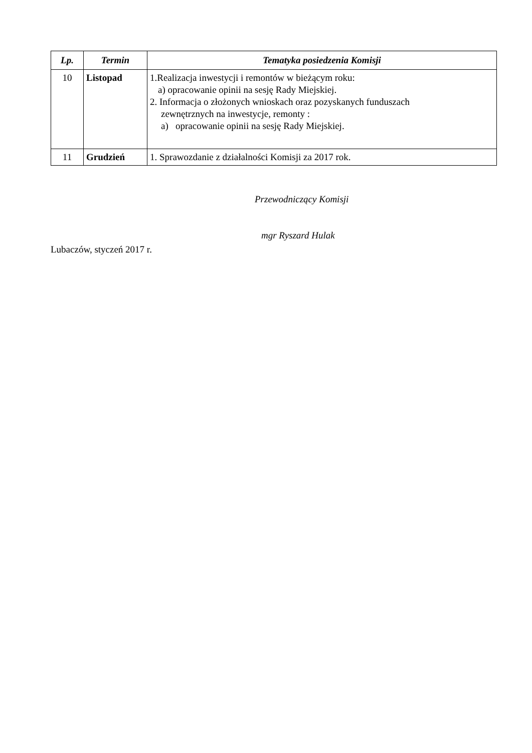| Lp. | Termin | Tematyka posiedzenia Komisji |
| --- | --- | --- |
| 10 | Listopad | 1.Realizacja inwestycji i remontów w bieżącym roku: a) opracowanie opinii na sesję Rady Miejskiej. 2. Informacja o złożonych wnioskach oraz pozyskanych funduszach zewnętrznych na inwestycje, remonty : a) opracowanie opinii na sesję Rady Miejskiej. |
| 11 | Grudzień | 1. Sprawozdanie z działalności Komisji za 2017 rok. |
Przewodniczący Komisji
mgr Ryszard Hulak
Lubaczów, styczeń 2017 r.